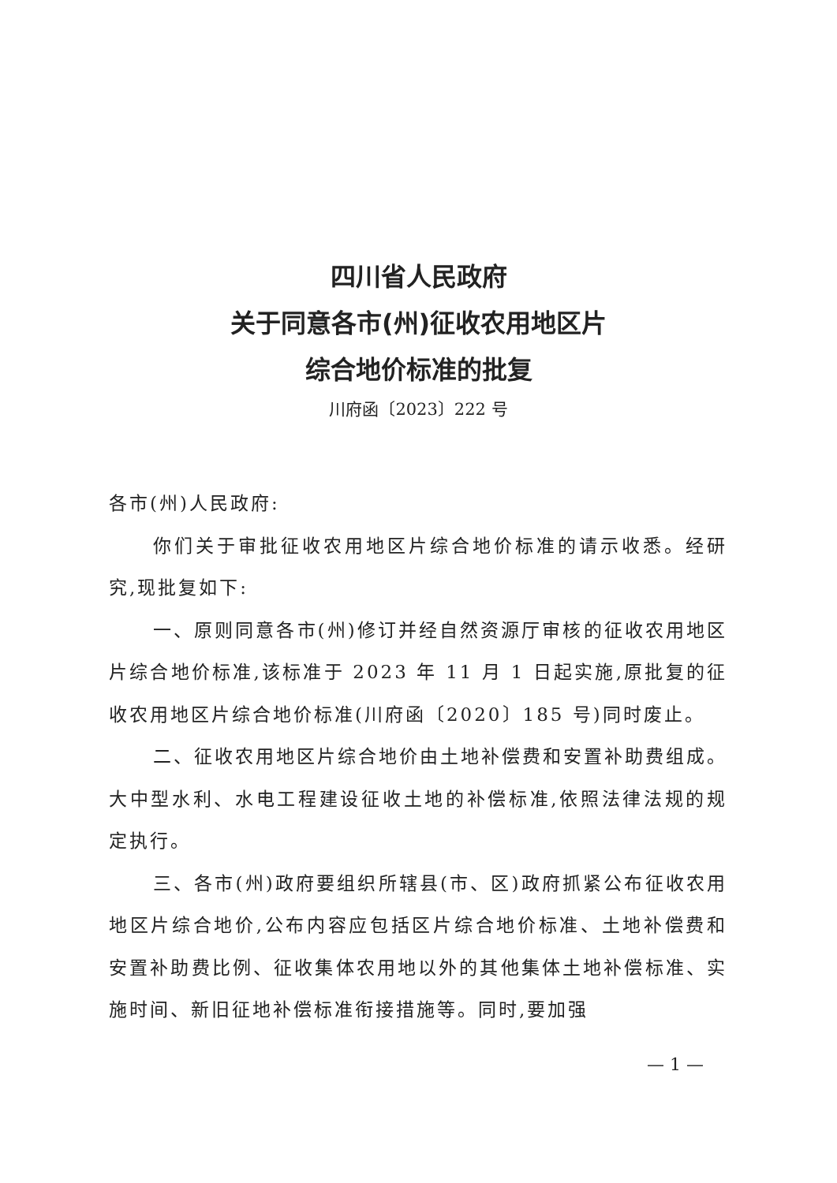四川省人民政府
关于同意各市(州)征收农用地区片
综合地价标准的批复
川府函〔2023〕222 号
各市(州)人民政府:
你们关于审批征收农用地区片综合地价标准的请示收悉。经研究,现批复如下:
一、原则同意各市(州)修订并经自然资源厅审核的征收农用地区片综合地价标准,该标准于 2023 年 11 月 1 日起实施,原批复的征收农用地区片综合地价标准(川府函〔2020〕185 号)同时废止。
二、征收农用地区片综合地价由土地补偿费和安置补助费组成。大中型水利、水电工程建设征收土地的补偿标准,依照法律法规的规定执行。
三、各市(州)政府要组织所辖县(市、区)政府抓紧公布征收农用地区片综合地价,公布内容应包括区片综合地价标准、土地补偿费和安置补助费比例、征收集体农用地以外的其他集体土地补偿标准、实施时间、新旧征地补偿标准衔接措施等。同时,要加强
— 1 —